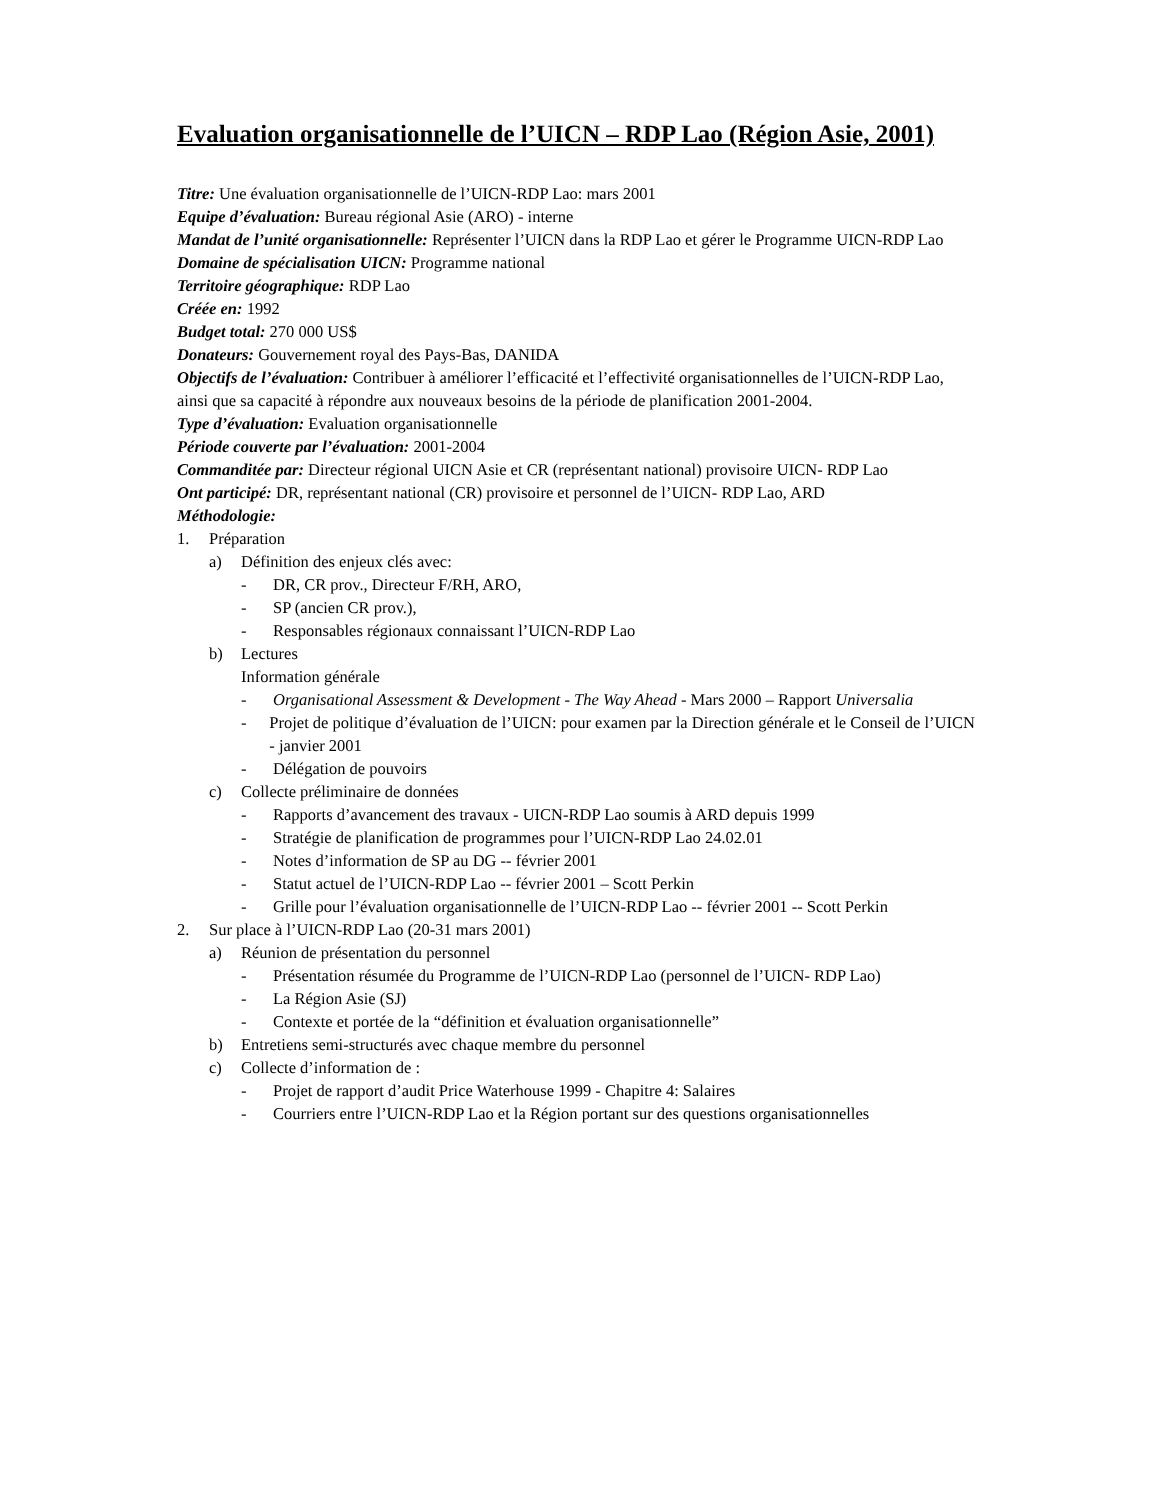Evaluation organisationnelle de l’UICN – RDP Lao (Région Asie, 2001)
Titre: Une évaluation organisationnelle de l’UICN-RDP Lao: mars 2001
Equipe d’évaluation: Bureau régional Asie (ARO) - interne
Mandat de l’unité organisationnelle: Représenter l’UICN dans la RDP Lao et gérer le Programme UICN-RDP Lao
Domaine de spécialisation UICN: Programme national
Territoire géographique: RDP Lao
Créée en: 1992
Budget total: 270 000 US$
Donateurs: Gouvernement royal des Pays-Bas, DANIDA
Objectifs de l’évaluation: Contribuer à améliorer l’efficacité et l’effectivité organisationnelles de l’UICN-RDP Lao, ainsi que sa capacité à répondre aux nouveaux besoins de la période de planification 2001-2004.
Type d’évaluation: Evaluation organisationnelle
Période couverte par l’évaluation: 2001-2004
Commanditée par: Directeur régional UICN Asie et CR (représentant national) provisoire UICN- RDP Lao
Ont participé: DR, représentant national (CR) provisoire et personnel de l’UICN- RDP Lao, ARD
Méthodologie:
1. Préparation
a) Définition des enjeux clés avec:
- DR, CR prov., Directeur F/RH, ARO,
- SP (ancien CR prov.),
- Responsables régionaux connaissant l’UICN-RDP Lao
b) Lectures
Information générale
- Organisational Assessment & Development - The Way Ahead - Mars 2000 – Rapport Universalia
- Projet de politique d’évaluation de l’UICN: pour examen par la Direction générale et le Conseil de l’UICN - janvier 2001
- Délégation de pouvoirs
c) Collecte préliminaire de données
- Rapports d’avancement des travaux - UICN-RDP Lao soumis à ARD depuis 1999
- Stratégie de planification de programmes pour l’UICN-RDP Lao 24.02.01
- Notes d’information de SP au DG -- février 2001
- Statut actuel de l’UICN-RDP Lao -- février 2001 – Scott Perkin
- Grille pour l’évaluation organisationnelle de l’UICN-RDP Lao -- février 2001 -- Scott Perkin
2. Sur place à l’UICN-RDP Lao (20-31 mars 2001)
a) Réunion de présentation du personnel
- Présentation résumée du Programme de l’UICN-RDP Lao (personnel de l’UICN- RDP Lao)
- La Région Asie (SJ)
- Contexte et portée de la “définition et évaluation organisationnelle”
b) Entretiens semi-structurés avec chaque membre du personnel
c) Collecte d’information de :
- Projet de rapport d’audit Price Waterhouse 1999 - Chapitre 4: Salaires
- Courriers entre l’UICN-RDP Lao et la Région portant sur des questions organisationnelles